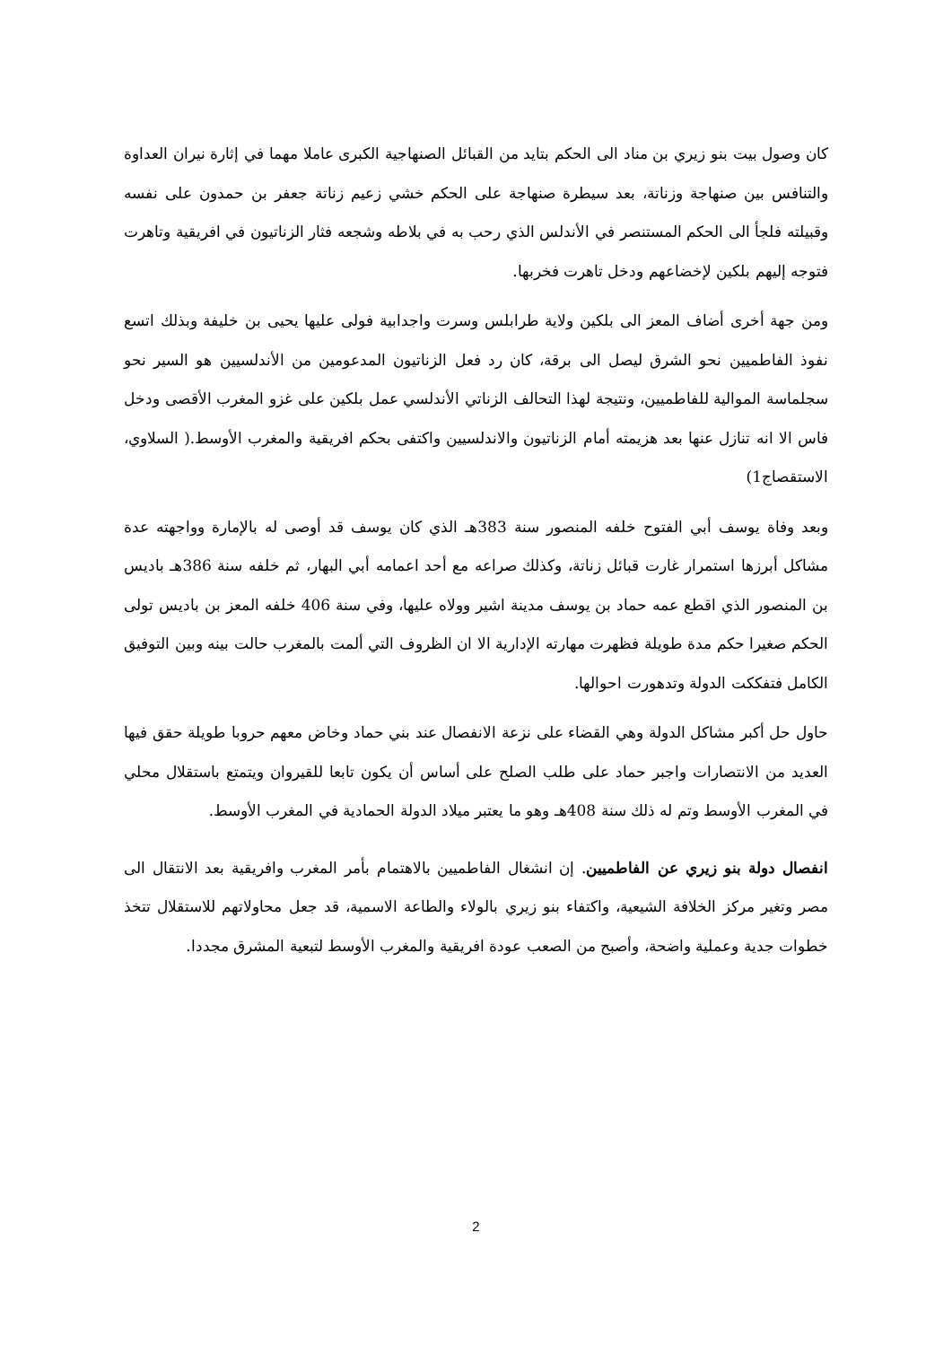كان وصول بيت بنو زيري بن مناد الى الحكم بتايد من القبائل الصنهاجية الكبرى عاملا مهما في إثارة نيران العداوة والتنافس بين صنهاجة وزناتة، بعد سيطرة صنهاجة على الحكم خشي زعيم زناتة جعفر بن حمدون على نفسه وقبيلته فلجأ الى الحكم المستنصر في الأندلس الذي رحب به في بلاطه وشجعه فثار الزناتيون في افريقية وتاهرت فتوجه إليهم بلكين لإخضاعهم ودخل تاهرت فخربها.
ومن جهة أخرى أضاف المعز الى بلكين ولاية طرابلس وسرت واجدابية فولى عليها يحيى بن خليفة وبذلك اتسع نفوذ الفاطميين نحو الشرق ليصل الى برقة، كان رد فعل الزناتيون المدعومين من الأندلسيين هو السير نحو سجلماسة الموالية للفاطميين، ونتيجة لهذا التحالف الزناتي الأندلسي عمل بلكين على غزو المغرب الأقصى ودخل فاس الا انه تنازل عنها بعد هزيمته أمام الزناتيون والاندلسيين واكتفى بحكم افريقية والمغرب الأوسط.( السلاوي، الاستقصاج1)
وبعد وفاة يوسف أبي الفتوح خلفه المنصور سنة 383هـ الذي كان يوسف قد أوصى له بالإمارة وواجهته عدة مشاكل أبرزها استمرار غارت قبائل زناتة، وكذلك صراعه مع أحد اعمامه أبي البهار، ثم خلفه سنة 386هـ باديس بن المنصور الذي اقطع عمه حماد بن يوسف مدينة اشير وولاه عليها، وفي سنة 406 خلفه المعز بن باديس تولى الحكم صغيرا حكم مدة طويلة فظهرت مهارته الإدارية الا ان الظروف التي ألمت بالمغرب حالت بينه وبين التوفيق الكامل فتفككت الدولة وتدهورت احوالها.
حاول حل أكبر مشاكل الدولة وهي القضاء على نزعة الانفصال عند بني حماد وخاض معهم حروبا طويلة حقق فيها العديد من الانتصارات واجبر حماد على طلب الصلح على أساس أن يكون تابعا للقيروان ويتمتع باستقلال محلي في المغرب الأوسط وتم له ذلك سنة 408هـ وهو ما يعتبر ميلاد الدولة الحمادية في المغرب الأوسط.
انفصال دولة بنو زيري عن الفاطميين. إن انشغال الفاطميين بالاهتمام بأمر المغرب وافريقية بعد الانتقال الى مصر وتغير مركز الخلافة الشيعية، واكتفاء بنو زيري بالولاء والطاعة الاسمية، قد جعل محاولاتهم للاستقلال تتخذ خطوات جدية وعملية واضحة، وأصبح من الصعب عودة افريقية والمغرب الأوسط لتبعية المشرق مجددا.
2